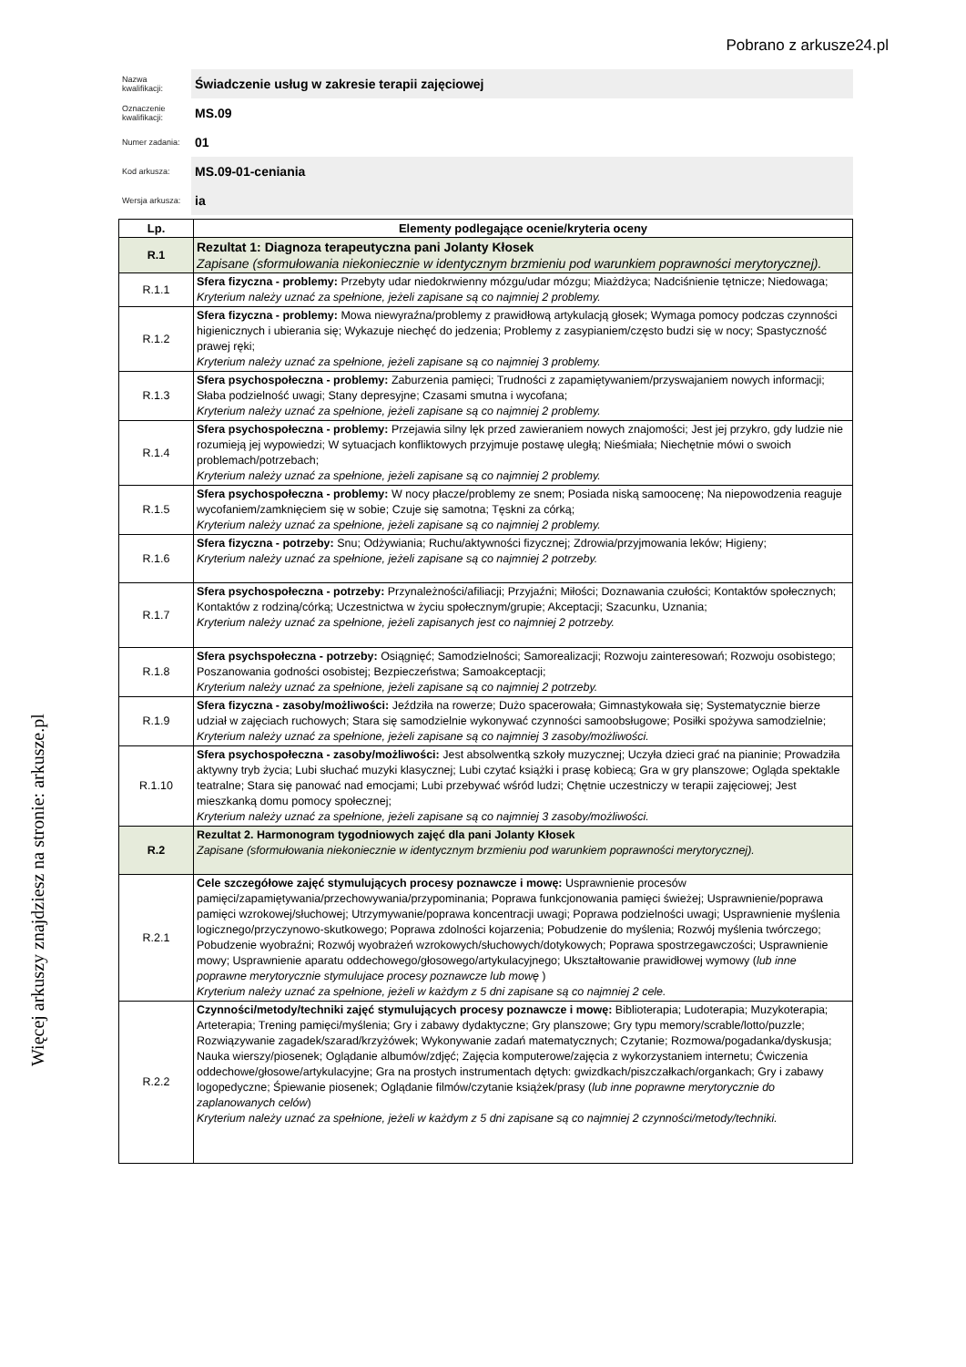Pobrano z arkusze24.pl
Więcej arkuszy znajdziesz na stronie: arkusze.pl
| Nazwa kwalifikacji: | Świadczenie usług w zakresie terapii zajęciowej |
| Oznaczenie kwalifikacji: | MS.09 |
| Numer zadania: | 01 |
| Kod arkusza: | MS.09-01-ceniania |
| Wersja arkusza: | ia |
| Lp. | Elementy podlegające ocenie/kryteria oceny |
| --- | --- |
| R.1 | Rezultat 1: Diagnoza terapeutyczna pani Jolanty Kłosek Zapisane (sformułowania niekoniecznie w identycznym brzmieniu pod warunkiem poprawności merytorycznej). |
| R.1.1 | Sfera fizyczna - problemy: Przebyty udar niedokrwienny mózgu/udar mózgu; Miażdżyca; Nadciśnienie tętnicze; Niedowaga; Kryterium należy uznać za spełnione, jeżeli zapisane są co najmniej 2 problemy. |
| R.1.2 | Sfera fizyczna - problemy: Mowa niewyraźna/problemy z prawidłową artykulacją głosek; Wymaga pomocy podczas czynności higienicznych i ubierania się; Wykazuje niechęć do jedzenia; Problemy z zasypianiem/często budzi się w nocy; Spastyczność prawej ręki; Kryterium należy uznać za spełnione, jeżeli zapisane są co najmniej 3 problemy. |
| R.1.3 | Sfera psychospołeczna - problemy: Zaburzenia pamięci; Trudności z zapamiętywaniem/przyswajaniem nowych informacji; Słaba podzielność uwagi; Stany depresyjne; Czasami smutna i wycofana; Kryterium należy uznać za spełnione, jeżeli zapisane są co najmniej 2 problemy. |
| R.1.4 | Sfera psychospołeczna - problemy: Przejawia silny lęk przed zawieraniem nowych znajomości; Jest jej przykro, gdy ludzie nie rozumieją jej wypowiedzi; W sytuacjach konfliktowych przyjmuje postawę uległą; Nieśmiała; Niechętnie mówi o swoich problemach/potrzebach; Kryterium należy uznać za spełnione, jeżeli zapisane są co najmniej 2 problemy. |
| R.1.5 | Sfera psychospołeczna - problemy: W nocy płacze/problemy ze snem; Posiada niską samoocenę; Na niepowodzenia reaguje wycofaniem/zamknięciem się w sobie; Czuje się samotna; Tęskni za córką; Kryterium należy uznać za spełnione, jeżeli zapisane są co najmniej 2 problemy. |
| R.1.6 | Sfera fizyczna - potrzeby: Snu; Odżywiania; Ruchu/aktywności fizycznej; Zdrowia/przyjmowania leków; Higieny; Kryterium należy uznać za spełnione, jeżeli zapisane są co najmniej 2 potrzeby. |
| R.1.7 | Sfera psychospołeczna - potrzeby: Przynależności/afiliacji; Przyjaźni; Miłości; Doznawania czułości; Kontaktów społecznych; Kontaktów z rodziną/córką; Uczestnictwa w życiu społecznym/grupie; Akceptacji; Szacunku, Uznania; Kryterium należy uznać za spełnione, jeżeli zapisanych jest co najmniej 2 potrzeby. |
| R.1.8 | Sfera psychspołeczna - potrzeby: Osiągnięć; Samodzielności; Samorealizacji; Rozwoju zainteresowań; Rozwoju osobistego; Poszanowania godności osobistej; Bezpieczeństwa; Samoakceptacji; Kryterium należy uznać za spełnione, jeżeli zapisane są co najmniej 2 potrzeby. |
| R.1.9 | Sfera fizyczna - zasoby/możliwości: Jeździła na rowerze; Dużo spacerowała; Gimnastykowała się; Systematycznie bierze udział w zajęciach ruchowych; Stara się samodzielnie wykonywać czynności samoobsługowe; Posiłki spożywa samodzielnie; Kryterium należy uznać za spełnione, jeżeli zapisane są co najmniej 3 zasoby/możliwości. |
| R.1.10 | Sfera psychospołeczna - zasoby/możliwości: Jest absolwentką szkoły muzycznej; Uczyła dzieci grać na pianinie; Prowadziła aktywny tryb życia; Lubi słuchać muzyki klasycznej; Lubi czytać książki i prasę kobiecą; Gra w gry planszowe; Ogląda spektakle teatralne; Stara się panować nad emocjami; Lubi przebywać wśród ludzi; Chętnie uczestniczy w terapii zajęciowej; Jest mieszkanką domu pomocy społecznej; Kryterium należy uznać za spełnione, jeżeli zapisane są co najmniej 3 zasoby/możliwości. |
| R.2 | Rezultat 2. Harmonogram tygodniowych zajęć dla pani Jolanty Kłosek Zapisane (sformułowania niekoniecznie w identycznym brzmieniu pod warunkiem poprawności merytorycznej). |
| R.2.1 | Cele szczegółowe zajęć stymulujących procesy poznawcze i mowę: Usprawnienie procesów pamięci/zapamiętywania/przechowywania/przypominania; Poprawa funkcjonowania pamięci świeżej; Usprawnienie/poprawa pamięci wzrokowej/słuchowej; Utrzymywanie/poprawa koncentracji uwagi; Poprawa podzielności uwagi; Usprawnienie myślenia logicznego/przyczynowo-skutkowego; Poprawa zdolności kojarzenia; Pobudzenie do myślenia; Rozwój myślenia twórczego; Pobudzenie wyobraźni; Rozwój wyobrażeń wzrokowych/słuchowych/dotykowych; Poprawa spostrzegawczości; Usprawnienie mowy; Usprawnienie aparatu oddechowego/głosowego/artykulacyjnego; Ukształtowanie prawidłowej wymowy ( lub inne poprawne merytorycznie stymulujace procesy poznawcze lub mowę ) Kryterium należy uznać za spełnione, jeżeli w każdym z 5 dni zapisane są co najmniej 2 cele. |
| R.2.2 | Czynności/metody/techniki zajęć stymulujących procesy poznawcze i mowę: Biblioterapia; Ludoterapia; Muzykoterapia; Arteterapia; Trening pamięci/myślenia; Gry i zabawy dydaktyczne; Gry planszowe; Gry typu memory/scrable/lotto/puzzle; Rozwiązywanie zagadek/szarad/krzyżówek; Wykonywanie zadań matematycznych; Czytanie; Rozmowa/pogadanka/dyskusja; Nauka wierszy/piosenek; Oglądanie albumów/zdjęć; Zajęcia komputerowe/zajęcia z wykorzystaniem internetu; Ćwiczenia oddechowe/głosowe/artykulacyjne; Gra na prostych instrumentach dętych: gwizdkach/piszczałkach/organkach; Gry i zabawy logopedyczne; Śpiewanie piosenek; Oglądanie filmów/czytanie książek/prasy ( lub inne poprawne merytorycznie do zaplanowanych celów ) Kryterium należy uznać za spełnione, jeżeli w każdym z 5 dni zapisane są co najmniej 2 czynności/metody/techniki. |